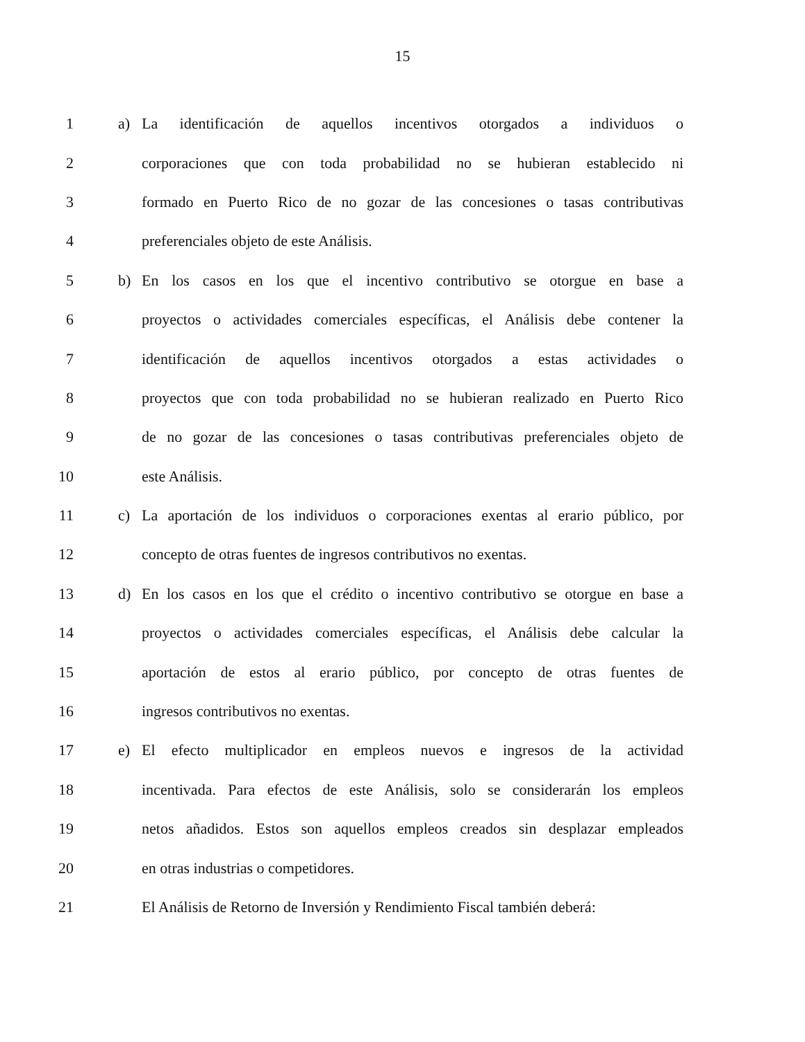15
1 a) La identificación de aquellos incentivos otorgados a individuos o
2 corporaciones que con toda probabilidad no se hubieran establecido ni
3 formado en Puerto Rico de no gozar de las concesiones o tasas contributivas
4 preferenciales objeto de este Análisis.
5 b) En los casos en los que el incentivo contributivo se otorgue en base a
6 proyectos o actividades comerciales específicas, el Análisis debe contener la
7 identificación de aquellos incentivos otorgados a estas actividades o
8 proyectos que con toda probabilidad no se hubieran realizado en Puerto Rico
9 de no gozar de las concesiones o tasas contributivas preferenciales objeto de
10 este Análisis.
11 c) La aportación de los individuos o corporaciones exentas al erario público, por
12 concepto de otras fuentes de ingresos contributivos no exentas.
13 d) En los casos en los que el crédito o incentivo contributivo se otorgue en base a
14 proyectos o actividades comerciales específicas, el Análisis debe calcular la
15 aportación de estos al erario público, por concepto de otras fuentes de
16 ingresos contributivos no exentas.
17 e) El efecto multiplicador en empleos nuevos e ingresos de la actividad
18 incentivada. Para efectos de este Análisis, solo se considerarán los empleos
19 netos añadidos. Estos son aquellos empleos creados sin desplazar empleados
20 en otras industrias o competidores.
21 El Análisis de Retorno de Inversión y Rendimiento Fiscal también deberá: